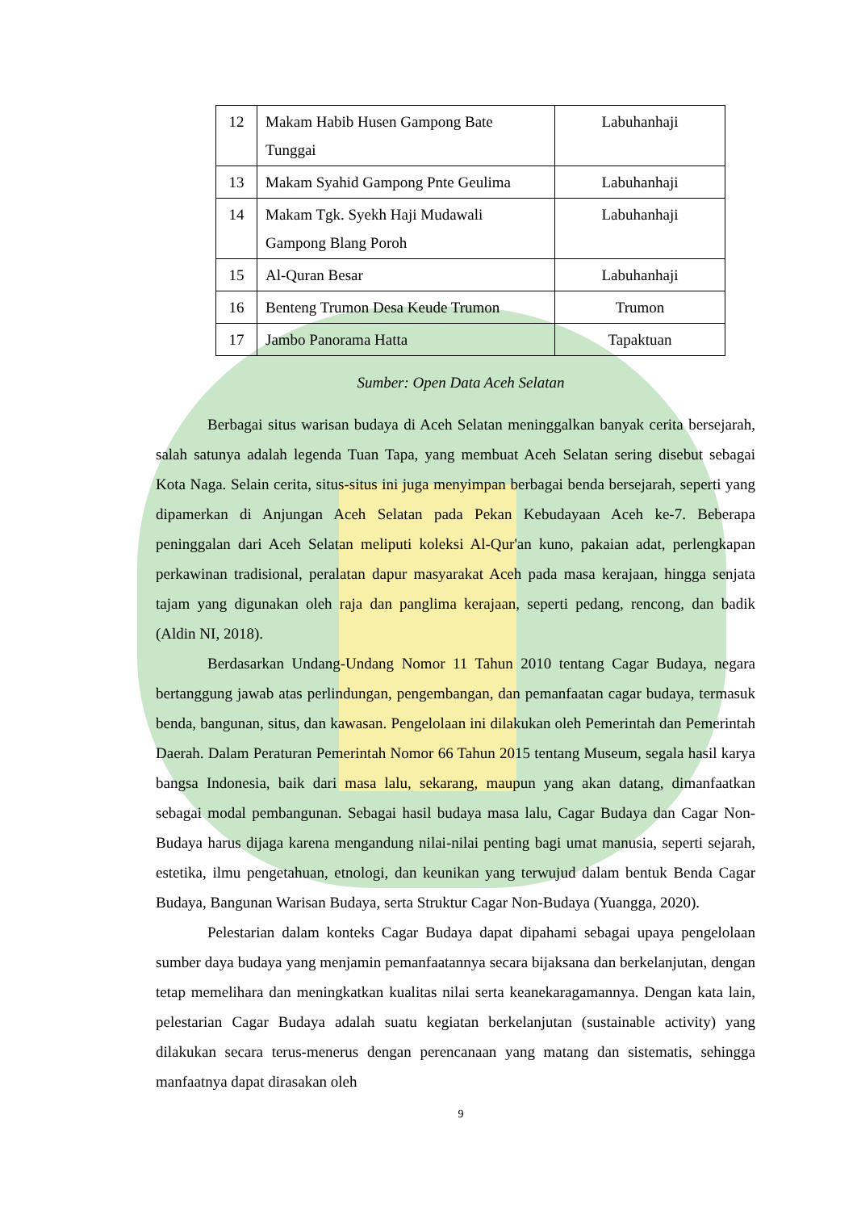| 12 | Makam Habib Husen Gampong Bate Tunggai | Labuhanhaji |
| 13 | Makam Syahid Gampong Pnte Geulima | Labuhanhaji |
| 14 | Makam Tgk. Syekh Haji Mudawali Gampong Blang Poroh | Labuhanhaji |
| 15 | Al-Quran Besar | Labuhanhaji |
| 16 | Benteng Trumon Desa Keude Trumon | Trumon |
| 17 | Jambo Panorama Hatta | Tapaktuan |
Sumber: Open Data Aceh Selatan
Berbagai situs warisan budaya di Aceh Selatan meninggalkan banyak cerita bersejarah, salah satunya adalah legenda Tuan Tapa, yang membuat Aceh Selatan sering disebut sebagai Kota Naga. Selain cerita, situs-situs ini juga menyimpan berbagai benda bersejarah, seperti yang dipamerkan di Anjungan Aceh Selatan pada Pekan Kebudayaan Aceh ke-7. Beberapa peninggalan dari Aceh Selatan meliputi koleksi Al-Qur'an kuno, pakaian adat, perlengkapan perkawinan tradisional, peralatan dapur masyarakat Aceh pada masa kerajaan, hingga senjata tajam yang digunakan oleh raja dan panglima kerajaan, seperti pedang, rencong, dan badik (Aldin NI, 2018).
Berdasarkan Undang-Undang Nomor 11 Tahun 2010 tentang Cagar Budaya, negara bertanggung jawab atas perlindungan, pengembangan, dan pemanfaatan cagar budaya, termasuk benda, bangunan, situs, dan kawasan. Pengelolaan ini dilakukan oleh Pemerintah dan Pemerintah Daerah. Dalam Peraturan Pemerintah Nomor 66 Tahun 2015 tentang Museum, segala hasil karya bangsa Indonesia, baik dari masa lalu, sekarang, maupun yang akan datang, dimanfaatkan sebagai modal pembangunan. Sebagai hasil budaya masa lalu, Cagar Budaya dan Cagar Non-Budaya harus dijaga karena mengandung nilai-nilai penting bagi umat manusia, seperti sejarah, estetika, ilmu pengetahuan, etnologi, dan keunikan yang terwujud dalam bentuk Benda Cagar Budaya, Bangunan Warisan Budaya, serta Struktur Cagar Non-Budaya (Yuangga, 2020).
Pelestarian dalam konteks Cagar Budaya dapat dipahami sebagai upaya pengelolaan sumber daya budaya yang menjamin pemanfaatannya secara bijaksana dan berkelanjutan, dengan tetap memelihara dan meningkatkan kualitas nilai serta keanekaragamannya. Dengan kata lain, pelestarian Cagar Budaya adalah suatu kegiatan berkelanjutan (sustainable activity) yang dilakukan secara terus-menerus dengan perencanaan yang matang dan sistematis, sehingga manfaatnya dapat dirasakan oleh
9